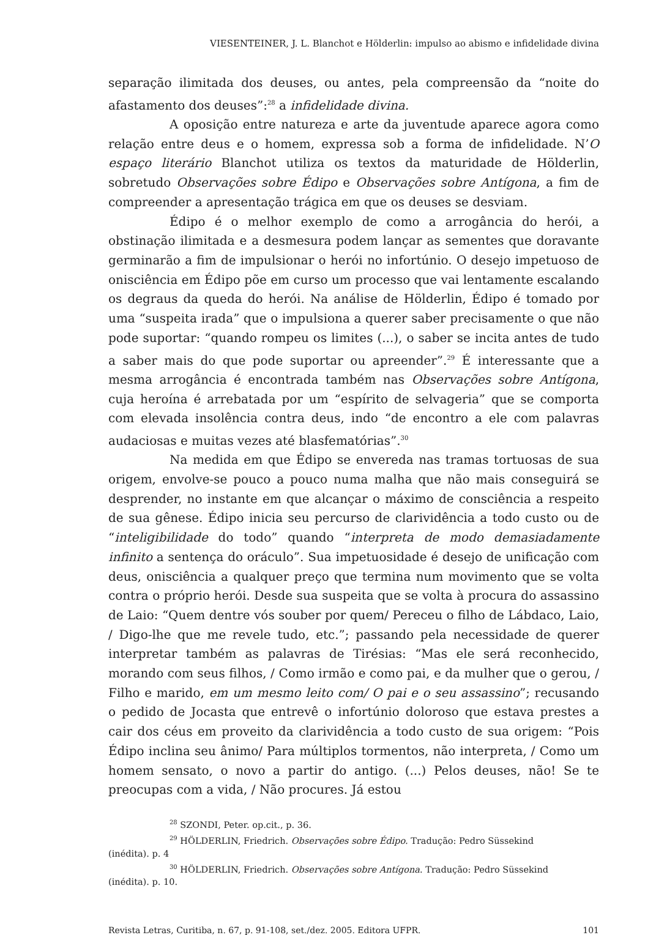VIESENTEINER, J. L. Blanchot e Hölderlin: impulso ao abismo e infidelidade divina
separação ilimitada dos deuses, ou antes, pela compreensão da “noite do afastamento dos deuses”:<sup>28</sup> a infidelidade divina.
A oposição entre natureza e arte da juventude aparece agora como relação entre deus e o homem, expressa sob a forma de infidelidade. N’O espaço literário Blanchot utiliza os textos da maturidade de Hölderlin, sobretudo Observações sobre Édipo e Observações sobre Antígona, a fim de compreender a apresentação trágica em que os deuses se desviam.
Édipo é o melhor exemplo de como a arrogância do herói, a obstinação ilimitada e a desmesura podem lançar as sementes que doravante germinarão a fim de impulsionar o herói no infortúnio. O desejo impetuoso de onisciência em Édipo põe em curso um processo que vai lentamente escalando os degraus da queda do herói. Na análise de Hölderlin, Édipo é tomado por uma “suspeita irada” que o impulsiona a querer saber precisamente o que não pode suportar: “quando rompeu os limites (...), o saber se incita antes de tudo a saber mais do que pode suportar ou apreender”.<sup>29</sup> É interessante que a mesma arrogância é encontrada também nas Observações sobre Antígona, cuja heroína é arrebatada por um “espírito de selvageria” que se comporta com elevada insolência contra deus, indo “de encontro a ele com palavras audaciosas e muitas vezes até blasfematórias”.<sup>30</sup>
Na medida em que Édipo se envereda nas tramas tortuosas de sua origem, envolve-se pouco a pouco numa malha que não mais conseguirá se desprender, no instante em que alcançar o máximo de consciência a respeito de sua gênese. Édipo inicia seu percurso de clarividência a todo custo ou de “inteligibilidade do todo” quando “interpreta de modo demasiadamente infinito a sentença do oráculo”. Sua impetuosidade é desejo de unificação com deus, onisciência a qualquer preço que termina num movimento que se volta contra o próprio herói. Desde sua suspeita que se volta à procura do assassino de Laio: “Quem dentre vós souber por quem/ Pereceu o filho de Lábdaco, Laio, / Digo-lhe que me revele tudo, etc.”; passando pela necessidade de querer interpretar também as palavras de Tirésias: “Mas ele será reconhecido, morando com seus filhos, / Como irmão e como pai, e da mulher que o gerou, / Filho e marido, em um mesmo leito com/ O pai e o seu assassino”; recusando o pedido de Jocasta que entrevê o infortúnio doloroso que estava prestes a cair dos céus em proveito da clarividência a todo custo de sua origem: “Pois Édipo inclina seu ânimo/ Para múltiplos tormentos, não interpreta, / Como um homem sensato, o novo a partir do antigo. (...) Pelos deuses, não! Se te preocupas com a vida, / Não procures. Já estou
<sup>28</sup> SZONDI, Peter. op.cit., p. 36.
<sup>29</sup> HÖLDERLIN, Friedrich. Observações sobre Édipo. Tradução: Pedro Süssekind
(inédita). p. 4
<sup>30</sup> HÖLDERLIN, Friedrich. Observações sobre Antígona. Tradução: Pedro Süssekind
(inédita). p. 10.
Revista Letras, Curitiba, n. 67, p. 91-108, set./dez. 2005. Editora UFPR. 101